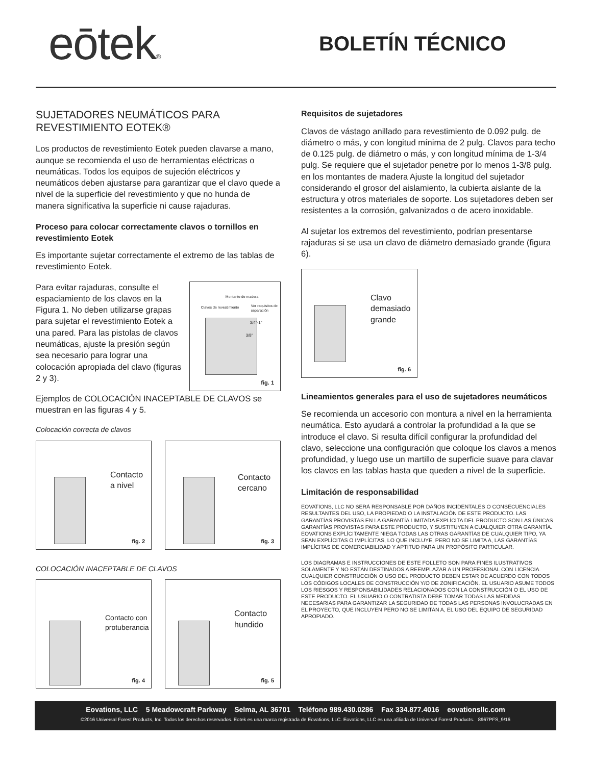eōtek®
BOLETÍN TÉCNICO
SUJETADORES NEUMÁTICOS PARA REVESTIMIENTO EOTEK®
Los productos de revestimiento Eotek pueden clavarse a mano, aunque se recomienda el uso de herramientas eléctricas o neumáticas. Todos los equipos de sujeción eléctricos y neumáticos deben ajustarse para garantizar que el clavo quede a nivel de la superficie del revestimiento y que no hunda de manera significativa la superficie ni cause rajaduras.
Proceso para colocar correctamente clavos o tornillos en revestimiento Eotek
Es importante sujetar correctamente el extremo de las tablas de revestimiento Eotek.
Para evitar rajaduras, consulte el espaciamiento de los clavos en la Figura 1. No deben utilizarse grapas para sujetar el revestimiento Eotek a una pared. Para las pistolas de clavos neumáticas, ajuste la presión según sea necesario para lograr una colocación apropiada del clavo (figuras 2 y 3).
Montante de madera
Clavos de revestimiento Ver requisitos de separación
3/4"-1"
3/8"
fig. 1
Ejemplos de COLOCACIÓN INACEPTABLE DE CLAVOS se muestran en las figuras 4 y 5.
Colocación correcta de clavos
Contacto
a nivel
fig. 2
Contacto
cercano
fig. 3
COLOCACIÓN INACEPTABLE DE CLAVOS
Contacto con
protuberancia
fig. 4
Contacto
hundido
fig. 5
Requisitos de sujetadores
Clavos de vástago anillado para revestimiento de 0.092 pulg. de diámetro o más, y con longitud mínima de 2 pulg. Clavos para techo de 0.125 pulg. de diámetro o más, y con longitud mínima de 1-3/4 pulg. Se requiere que el sujetador penetre por lo menos 1-3/8 pulg. en los montantes de madera Ajuste la longitud del sujetador considerando el grosor del aislamiento, la cubierta aislante de la estructura y otros materiales de soporte. Los sujetadores deben ser resistentes a la corrosión, galvanizados o de acero inoxidable.
Al sujetar los extremos del revestimiento, podrían presentarse rajaduras si se usa un clavo de diámetro demasiado grande (figura 6).
Clavo
demasiado
grande
fig. 6
Lineamientos generales para el uso de sujetadores neumáticos
Se recomienda un accesorio con montura a nivel en la herramienta neumática. Esto ayudará a controlar la profundidad a la que se introduce el clavo. Si resulta difícil configurar la profundidad del clavo, seleccione una configuración que coloque los clavos a menos profundidad, y luego use un martillo de superficie suave para clavar los clavos en las tablas hasta que queden a nivel de la superficie.
Limitación de responsabilidad
EOVATIONS, LLC NO SERÁ RESPONSABLE POR DAÑOS INCIDENTALES O CONSECUENCIALES RESULTANTES DEL USO, LA PROPIEDAD O LA INSTALACIÓN DE ESTE PRODUCTO. LAS GARANTÍAS PROVISTAS EN LA GARANTÍA LIMITADA EXPLÍCITA DEL PRODUCTO SON LAS ÚNICAS GARANTÍAS PROVISTAS PARA ESTE PRODUCTO, Y SUSTITUYEN A CUALQUIER OTRA GARANTÍA. EOVATIONS EXPLÍCITAMENTE NIEGA TODAS LAS OTRAS GARANTÍAS DE CUALQUIER TIPO, YA SEAN EXPLÍCITAS O IMPLÍCITAS, LO QUE INCLUYE, PERO NO SE LIMITA A, LAS GARANTÍAS IMPLÍCITAS DE COMERCIABILIDAD Y APTITUD PARA UN PROPÓSITO PARTICULAR.
LOS DIAGRAMAS E INSTRUCCIONES DE ESTE FOLLETO SON PARA FINES ILUSTRATIVOS SOLAMENTE Y NO ESTÁN DESTINADOS A REEMPLAZAR A UN PROFESIONAL CON LICENCIA. CUALQUIER CONSTRUCCIÓN O USO DEL PRODUCTO DEBEN ESTAR DE ACUERDO CON TODOS LOS CÓDIGOS LOCALES DE CONSTRUCCIÓN Y/O DE ZONIFICACIÓN. EL USUARIO ASUME TODOS LOS RIESGOS Y RESPONSABILIDADES RELACIONADOS CON LA CONSTRUCCIÓN O EL USO DE ESTE PRODUCTO. EL USUARIO O CONTRATISTA DEBE TOMAR TODAS LAS MEDIDAS NECESARIAS PARA GARANTIZAR LA SEGURIDAD DE TODAS LAS PERSONAS INVOLUCRADAS EN EL PROYECTO, QUE INCLUYEN PERO NO SE LIMITAN A, EL USO DEL EQUIPO DE SEGURIDAD APROPIADO.
Eovations, LLC 5 Meadowcraft Parkway Selma, AL 36701 Teléfono 989.430.0286 Fax 334.877.4016 eovationsllc.com
©2016 Universal Forest Products, Inc. Todos los derechos reservados. Eotek es una marca registrada de Eovations, LLC. Eovations, LLC es una afiliada de Universal Forest Products. 8967PFS_9/16